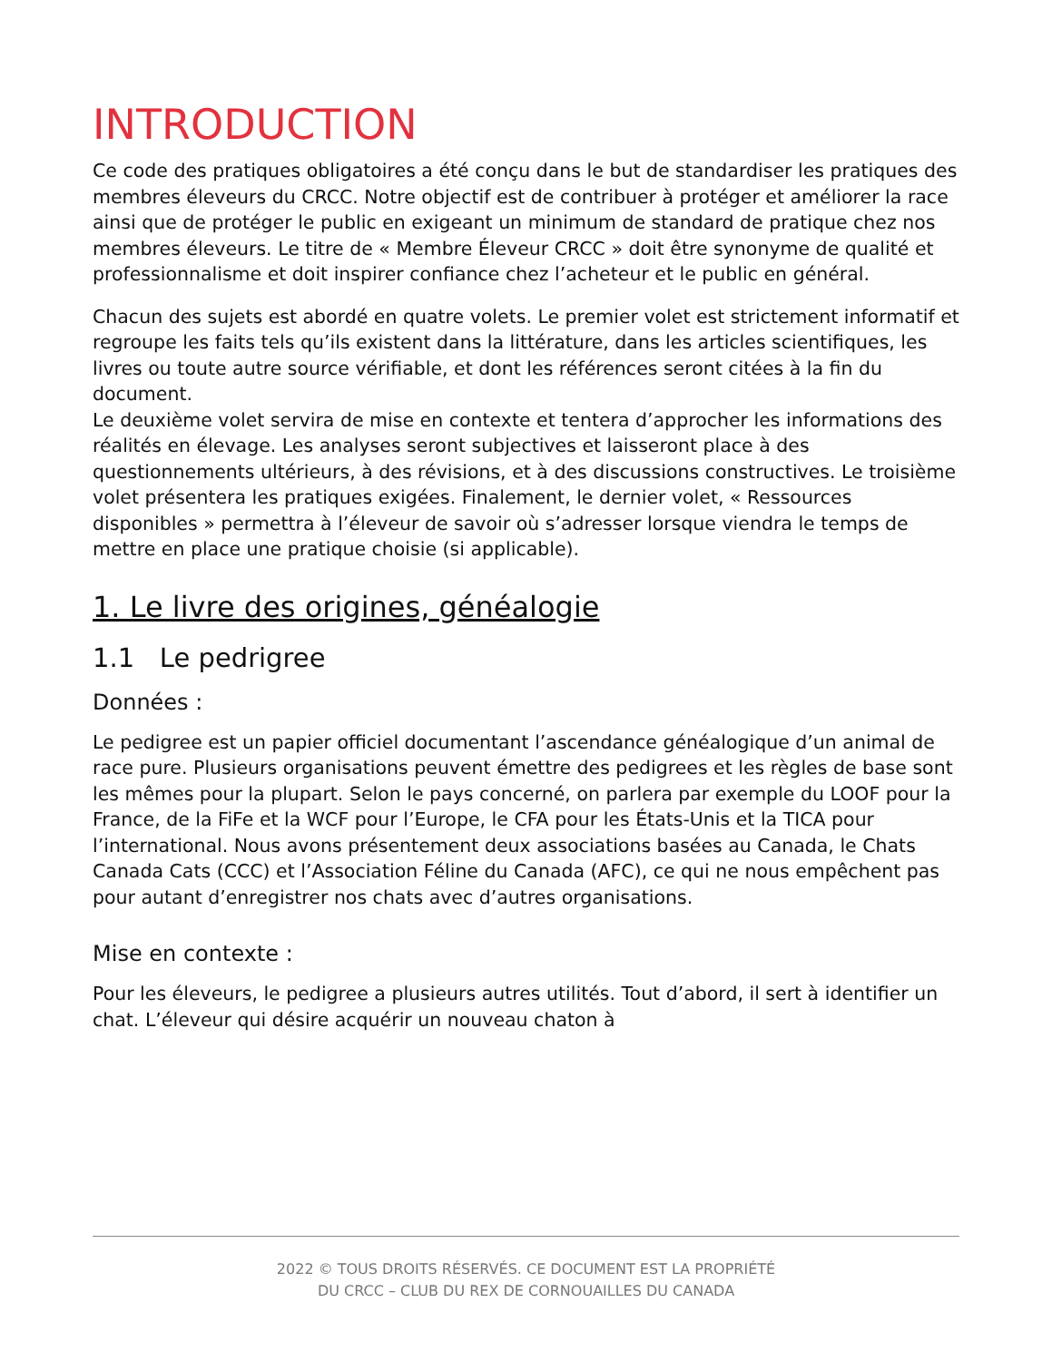INTRODUCTION
Ce code des pratiques obligatoires a été conçu dans le but de standardiser les pratiques des membres éleveurs du CRCC. Notre objectif est de contribuer à protéger et améliorer la race ainsi que de protéger le public en exigeant un minimum de standard de pratique chez nos membres éleveurs. Le titre de « Membre Éleveur CRCC » doit être synonyme de qualité et professionnalisme et doit inspirer confiance chez l’acheteur et le public en général.
Chacun des sujets est abordé en quatre volets. Le premier volet est strictement informatif et regroupe les faits tels qu’ils existent dans la littérature, dans les articles scientifiques, les livres ou toute autre source vérifiable, et dont les références seront citées à la fin du document.
Le deuxième volet servira de mise en contexte et tentera d’approcher les informations des réalités en élevage. Les analyses seront subjectives et laisseront place à des questionnements ultérieurs, à des révisions, et à des discussions constructives. Le troisième volet présentera les pratiques exigées. Finalement, le dernier volet, « Ressources disponibles » permettra à l’éleveur de savoir où s’adresser lorsque viendra le temps de mettre en place une pratique choisie (si applicable).
1. Le livre des origines, généalogie
1.1 Le pedrigree
Données :
Le pedigree est un papier officiel documentant l’ascendance généalogique d’un animal de race pure. Plusieurs organisations peuvent émettre des pedigrees et les règles de base sont les mêmes pour la plupart. Selon le pays concerné, on parlera par exemple du LOOF pour la France, de la FiFe et la WCF pour l’Europe, le CFA pour les États-Unis et la TICA pour l’international. Nous avons présentement deux associations basées au Canada, le Chats Canada Cats (CCC) et l’Association Féline du Canada (AFC), ce qui ne nous empêchent pas pour autant d’enregistrer nos chats avec d’autres organisations.
Mise en contexte :
Pour les éleveurs, le pedigree a plusieurs autres utilités. Tout d’abord, il sert à identifier un chat. L’éleveur qui désire acquérir un nouveau chaton à
2022 © TOUS DROITS RÉSERVÉS. CE DOCUMENT EST LA PROPRIÉTÉ
DU CRCC – CLUB DU REX DE CORNOUAILLES DU CANADA